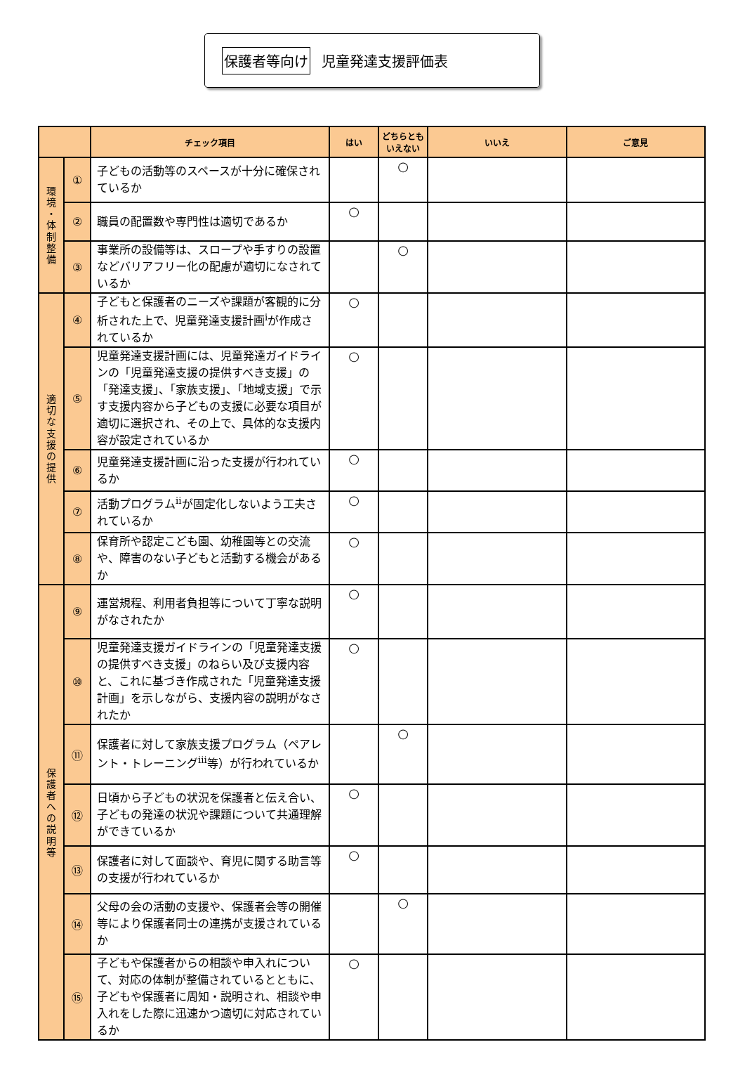保護者等向け 児童発達支援評価表
| | | チェック項目 | はい | どちらとも いえない | いいえ | ご意見 |
| --- | --- | --- | --- | --- | --- | --- |
| 環 境 ・ 体 制 整 備 | ① | 子どもの活動等のスペースが十分に確保されているか | | ○ | | |
| | ② | 職員の配置数や専門性は適切であるか | ○ | | | |
| | ③ | 事業所の設備等は、スロープや手すりの設置などバリアフリー化の配慮が適切になされているか | | ○ | | |
| 適 切 な 支 援 の 提 供 | ④ | 子どもと保護者のニーズや課題が客観的に分析された上で、児童発達支援計画<sup>i</sup>が作成されているか | ○ | | | |
| | ⑤ | 児童発達支援計画には、児童発達ガイドラインの「児童発達支援の提供すべき支援」の「発達支援」、「家族支援」、「地域支援」で示す支援内容から子どもの支援に必要な項目が適切に選択され、その上で、具体的な支援内容が設定されているか | ○ | | | |
| | ⑥ | 児童発達支援計画に沿った支援が行われているか | ○ | | | |
| | ⑦ | 活動プログラム<sup>ii</sup>が固定化しないよう工夫されているか | ○ | | | |
| | ⑧ | 保育所や認定こども園、幼稚園等との交流や、障害のない子どもと活動する機会があるか | ○ | | | |
| 保 護 者 へ の 説 明 等 | ⑨ | 運営規程、利用者負担等について丁寧な説明がなされたか | ○ | | | |
| | ⑩ | 児童発達支援ガイドラインの「児童発達支援の提供すべき支援」のねらい及び支援内容と、これに基づき作成された「児童発達支援計画」を示しながら、支援内容の説明がなされたか | ○ | | | |
| | ⑪ | 保護者に対して家族支援プログラム（ペアレント・トレーニング<sup>iii</sup>等）が行われているか | | ○ | | |
| | ⑫ | 日頃から子どもの状況を保護者と伝え合い、子どもの発達の状況や課題について共通理解ができているか | ○ | | | |
| | ⑬ | 保護者に対して面談や、育児に関する助言等の支援が行われているか | ○ | | | |
| | ⑭ | 父母の会の活動の支援や、保護者会等の開催等により保護者同士の連携が支援されているか | | ○ | | |
| | ⑮ | 子どもや保護者からの相談や申入れについて、対応の体制が整備されているとともに、子どもや保護者に周知・説明され、相談や申入れをした際に迅速かつ適切に対応されているか | ○ | | | |